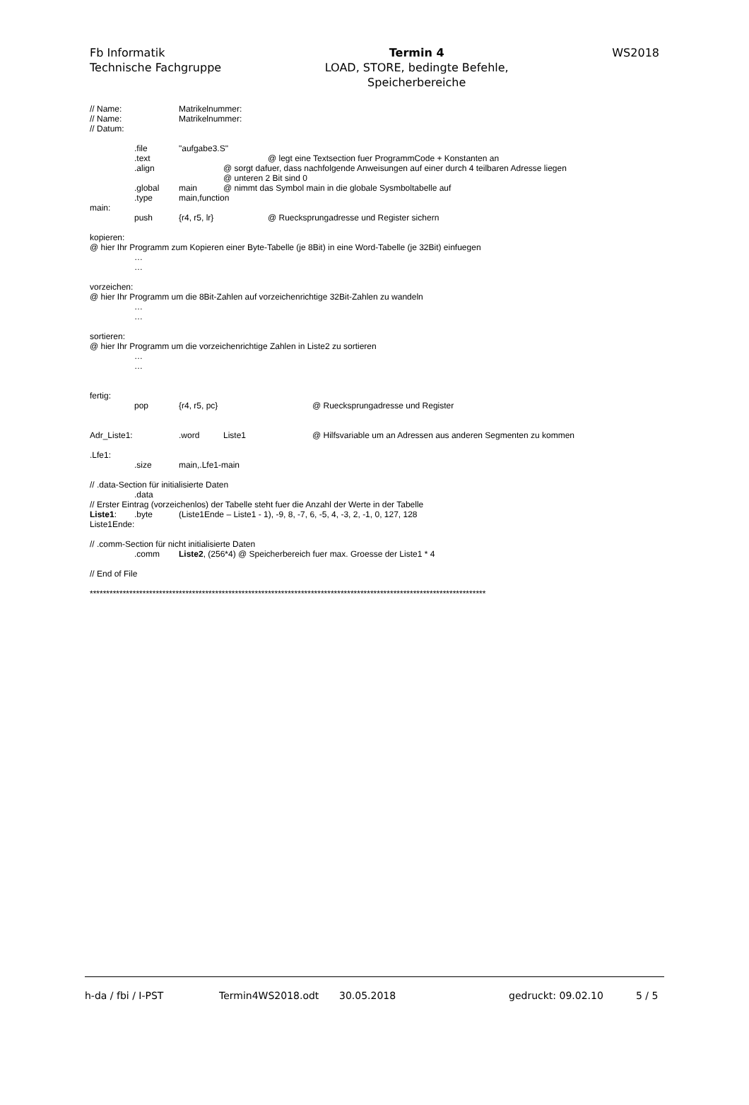Fb Informatik
Technische Fachgruppe
Termin 4
LOAD, STORE, bedingte Befehle,
Speicherbereiche
WS2018
// Name: Matrikelnummer:
// Name: Matrikelnummer:
// Datum:
.file "aufgabe3.S"
.text @ legt eine Textsection fuer ProgrammCode + Konstanten an
.align @ sorgt dafuer, dass nachfolgende Anweisungen auf einer durch 4 teilbaren Adresse liegen
@ unteren 2 Bit sind 0
.global main @ nimmt das Symbol main in die globale Sysmboltabelle auf
.type main,function
main:
push {r4, r5, lr} @ Ruecksprungadresse und Register sichern
kopieren:
@ hier Ihr Programm zum Kopieren einer Byte-Tabelle (je 8Bit) in eine Word-Tabelle (je 32Bit) einfuegen
…
…
vorzeichen:
@ hier Ihr Programm um die 8Bit-Zahlen auf vorzeichenrichtige 32Bit-Zahlen zu wandeln
…
…
sortieren:
@ hier Ihr Programm um die vorzeichenrichtige Zahlen in Liste2 zu sortieren
…
…
fertig:
pop {r4, r5, pc} @ Ruecksprungadresse und Register
Adr_Liste1:.word Liste1 @ Hilfsvariable um an Adressen aus anderen Segmenten zu kommen
.Lfe1:
.size main,.Lfe1-main
// .data-Section für initialisierte Daten
.data
// Erster Eintrag (vorzeichenlos) der Tabelle steht fuer die Anzahl der Werte in der Tabelle
Liste1:.byte (Liste1Ende – Liste1 - 1), -9, 8, -7, 6, -5, 4, -3, 2, -1, 0, 127, 128
Liste1Ende:
// .comm-Section für nicht initialisierte Daten
.comm Liste2, (256*4) @ Speicherbereich fuer max. Groesse der Liste1 * 4
// End of File
************************************************************************************************************************
h-da / fbi / I-PST Termin4WS2018.odt 30.05.2018 gedruckt: 09.02.10 5 / 5